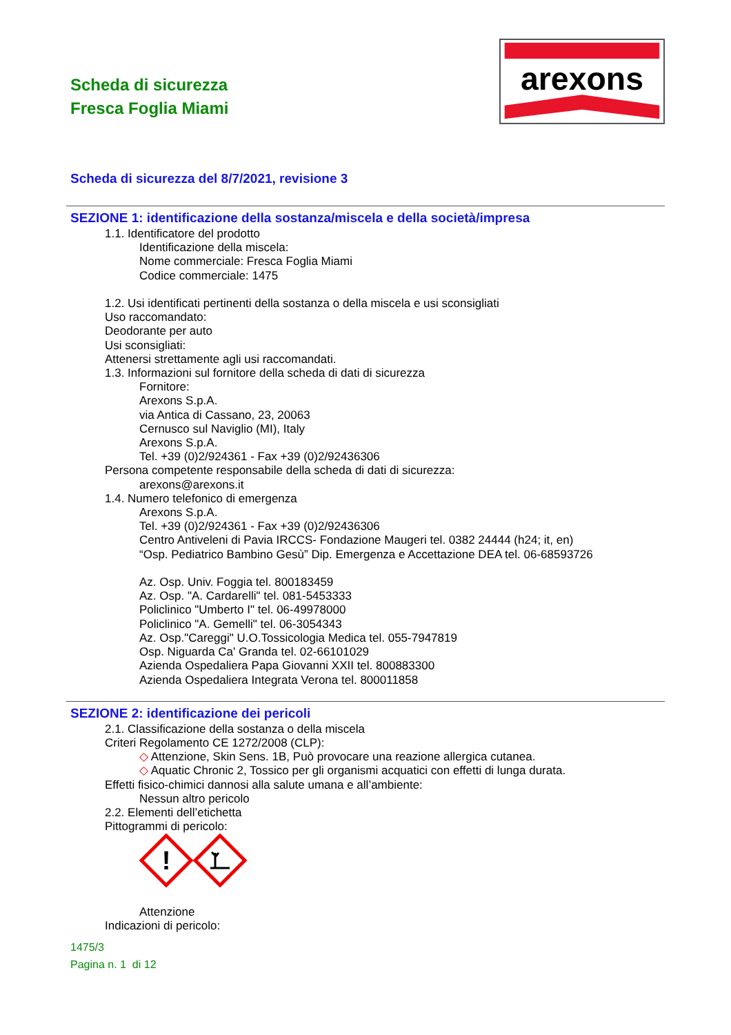Scheda di sicurezza
Fresca Foglia Miami
arexons
Scheda di sicurezza del 8/7/2021, revisione 3
SEZIONE 1: identificazione della sostanza/miscela e della società/impresa
1.1. Identificatore del prodotto
Identificazione della miscela:
Nome commerciale: Fresca Foglia Miami
Codice commerciale: 1475
1.2. Usi identificati pertinenti della sostanza o della miscela e usi sconsigliati
Uso raccomandato:
Deodorante per auto
Usi sconsigliati:
Attenersi strettamente agli usi raccomandati.
1.3. Informazioni sul fornitore della scheda di dati di sicurezza
Fornitore:
Arexons S.p.A.
via Antica di Cassano, 23, 20063
Cernusco sul Naviglio (MI), Italy
Arexons S.p.A.
Tel. +39 (0)2/924361 - Fax +39 (0)2/92436306
Persona competente responsabile della scheda di dati di sicurezza:
arexons@arexons.it
1.4. Numero telefonico di emergenza
Arexons S.p.A.
Tel. +39 (0)2/924361 - Fax +39 (0)2/92436306
Centro Antiveleni di Pavia IRCCS- Fondazione Maugeri tel. 0382 24444 (h24; it, en)
“Osp. Pediatrico Bambino Gesù” Dip. Emergenza e Accettazione DEA tel. 06-68593726
Az. Osp. Univ. Foggia tel. 800183459
Az. Osp. "A. Cardarelli" tel. 081-5453333
Policlinico "Umberto I" tel. 06-49978000
Policlinico "A. Gemelli" tel. 06-3054343
Az. Osp."Careggi" U.O.Tossicologia Medica tel. 055-7947819
Osp. Niguarda Ca' Granda tel. 02-66101029
Azienda Ospedaliera Papa Giovanni XXII tel. 800883300
Azienda Ospedaliera Integrata Verona tel. 800011858
SEZIONE 2: identificazione dei pericoli
2.1. Classificazione della sostanza o della miscela
Criteri Regolamento CE 1272/2008 (CLP):
◇ Attenzione, Skin Sens. 1B, Può provocare una reazione allergica cutanea.
◇ Aquatic Chronic 2, Tossico per gli organismi acquatici con effetti di lunga durata.
Effetti fisico-chimici dannosi alla salute umana e all’ambiente:
Nessun altro pericolo
2.2. Elementi dell’etichetta
Pittogrammi di pericolo:
!
Attenzione
Indicazioni di pericolo:
1475/3
Pagina n. 1 di 12